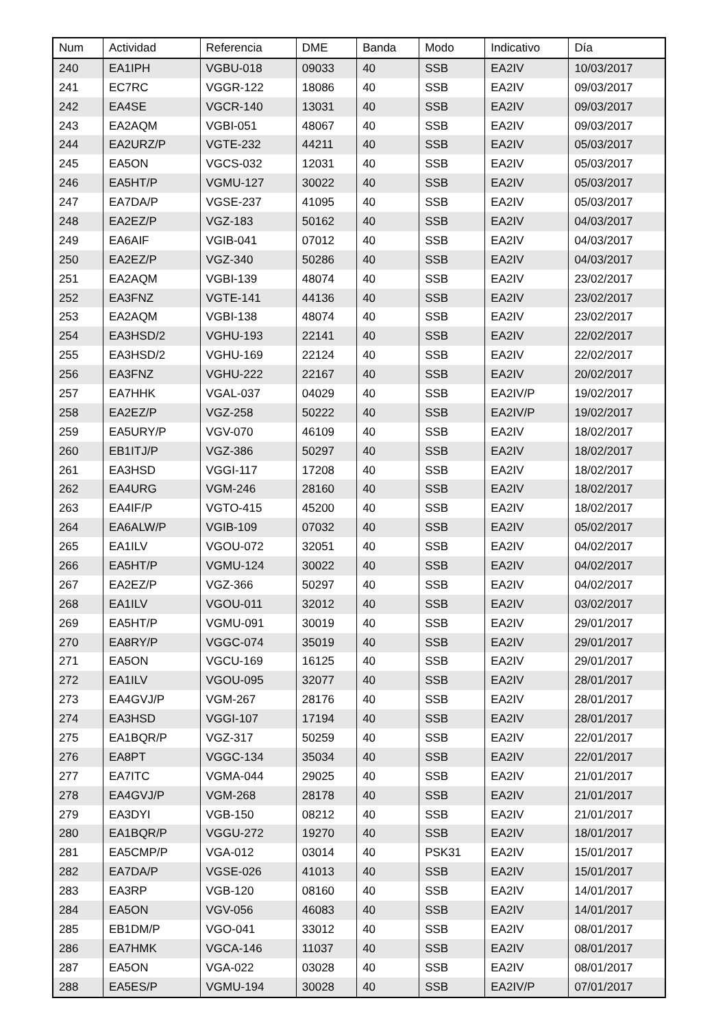| Num | Actividad | Referencia | DME | Banda | Modo | Indicativo | Día |
| --- | --- | --- | --- | --- | --- | --- | --- |
| 240 | EA1IPH | VGBU-018 | 09033 | 40 | SSB | EA2IV | 10/03/2017 |
| 241 | EC7RC | VGGR-122 | 18086 | 40 | SSB | EA2IV | 09/03/2017 |
| 242 | EA4SE | VGCR-140 | 13031 | 40 | SSB | EA2IV | 09/03/2017 |
| 243 | EA2AQM | VGBI-051 | 48067 | 40 | SSB | EA2IV | 09/03/2017 |
| 244 | EA2URZ/P | VGTE-232 | 44211 | 40 | SSB | EA2IV | 05/03/2017 |
| 245 | EA5ON | VGCS-032 | 12031 | 40 | SSB | EA2IV | 05/03/2017 |
| 246 | EA5HT/P | VGMU-127 | 30022 | 40 | SSB | EA2IV | 05/03/2017 |
| 247 | EA7DA/P | VGSE-237 | 41095 | 40 | SSB | EA2IV | 05/03/2017 |
| 248 | EA2EZ/P | VGZ-183 | 50162 | 40 | SSB | EA2IV | 04/03/2017 |
| 249 | EA6AIF | VGIB-041 | 07012 | 40 | SSB | EA2IV | 04/03/2017 |
| 250 | EA2EZ/P | VGZ-340 | 50286 | 40 | SSB | EA2IV | 04/03/2017 |
| 251 | EA2AQM | VGBI-139 | 48074 | 40 | SSB | EA2IV | 23/02/2017 |
| 252 | EA3FNZ | VGTE-141 | 44136 | 40 | SSB | EA2IV | 23/02/2017 |
| 253 | EA2AQM | VGBI-138 | 48074 | 40 | SSB | EA2IV | 23/02/2017 |
| 254 | EA3HSD/2 | VGHU-193 | 22141 | 40 | SSB | EA2IV | 22/02/2017 |
| 255 | EA3HSD/2 | VGHU-169 | 22124 | 40 | SSB | EA2IV | 22/02/2017 |
| 256 | EA3FNZ | VGHU-222 | 22167 | 40 | SSB | EA2IV | 20/02/2017 |
| 257 | EA7HHK | VGAL-037 | 04029 | 40 | SSB | EA2IV/P | 19/02/2017 |
| 258 | EA2EZ/P | VGZ-258 | 50222 | 40 | SSB | EA2IV/P | 19/02/2017 |
| 259 | EA5URY/P | VGV-070 | 46109 | 40 | SSB | EA2IV | 18/02/2017 |
| 260 | EB1ITJ/P | VGZ-386 | 50297 | 40 | SSB | EA2IV | 18/02/2017 |
| 261 | EA3HSD | VGGI-117 | 17208 | 40 | SSB | EA2IV | 18/02/2017 |
| 262 | EA4URG | VGM-246 | 28160 | 40 | SSB | EA2IV | 18/02/2017 |
| 263 | EA4IF/P | VGTO-415 | 45200 | 40 | SSB | EA2IV | 18/02/2017 |
| 264 | EA6ALW/P | VGIB-109 | 07032 | 40 | SSB | EA2IV | 05/02/2017 |
| 265 | EA1ILV | VGOU-072 | 32051 | 40 | SSB | EA2IV | 04/02/2017 |
| 266 | EA5HT/P | VGMU-124 | 30022 | 40 | SSB | EA2IV | 04/02/2017 |
| 267 | EA2EZ/P | VGZ-366 | 50297 | 40 | SSB | EA2IV | 04/02/2017 |
| 268 | EA1ILV | VGOU-011 | 32012 | 40 | SSB | EA2IV | 03/02/2017 |
| 269 | EA5HT/P | VGMU-091 | 30019 | 40 | SSB | EA2IV | 29/01/2017 |
| 270 | EA8RY/P | VGGC-074 | 35019 | 40 | SSB | EA2IV | 29/01/2017 |
| 271 | EA5ON | VGCU-169 | 16125 | 40 | SSB | EA2IV | 29/01/2017 |
| 272 | EA1ILV | VGOU-095 | 32077 | 40 | SSB | EA2IV | 28/01/2017 |
| 273 | EA4GVJ/P | VGM-267 | 28176 | 40 | SSB | EA2IV | 28/01/2017 |
| 274 | EA3HSD | VGGI-107 | 17194 | 40 | SSB | EA2IV | 28/01/2017 |
| 275 | EA1BQR/P | VGZ-317 | 50259 | 40 | SSB | EA2IV | 22/01/2017 |
| 276 | EA8PT | VGGC-134 | 35034 | 40 | SSB | EA2IV | 22/01/2017 |
| 277 | EA7ITC | VGMA-044 | 29025 | 40 | SSB | EA2IV | 21/01/2017 |
| 278 | EA4GVJ/P | VGM-268 | 28178 | 40 | SSB | EA2IV | 21/01/2017 |
| 279 | EA3DYI | VGB-150 | 08212 | 40 | SSB | EA2IV | 21/01/2017 |
| 280 | EA1BQR/P | VGGU-272 | 19270 | 40 | SSB | EA2IV | 18/01/2017 |
| 281 | EA5CMP/P | VGA-012 | 03014 | 40 | PSK31 | EA2IV | 15/01/2017 |
| 282 | EA7DA/P | VGSE-026 | 41013 | 40 | SSB | EA2IV | 15/01/2017 |
| 283 | EA3RP | VGB-120 | 08160 | 40 | SSB | EA2IV | 14/01/2017 |
| 284 | EA5ON | VGV-056 | 46083 | 40 | SSB | EA2IV | 14/01/2017 |
| 285 | EB1DM/P | VGO-041 | 33012 | 40 | SSB | EA2IV | 08/01/2017 |
| 286 | EA7HMK | VGCA-146 | 11037 | 40 | SSB | EA2IV | 08/01/2017 |
| 287 | EA5ON | VGA-022 | 03028 | 40 | SSB | EA2IV | 08/01/2017 |
| 288 | EA5ES/P | VGMU-194 | 30028 | 40 | SSB | EA2IV/P | 07/01/2017 |